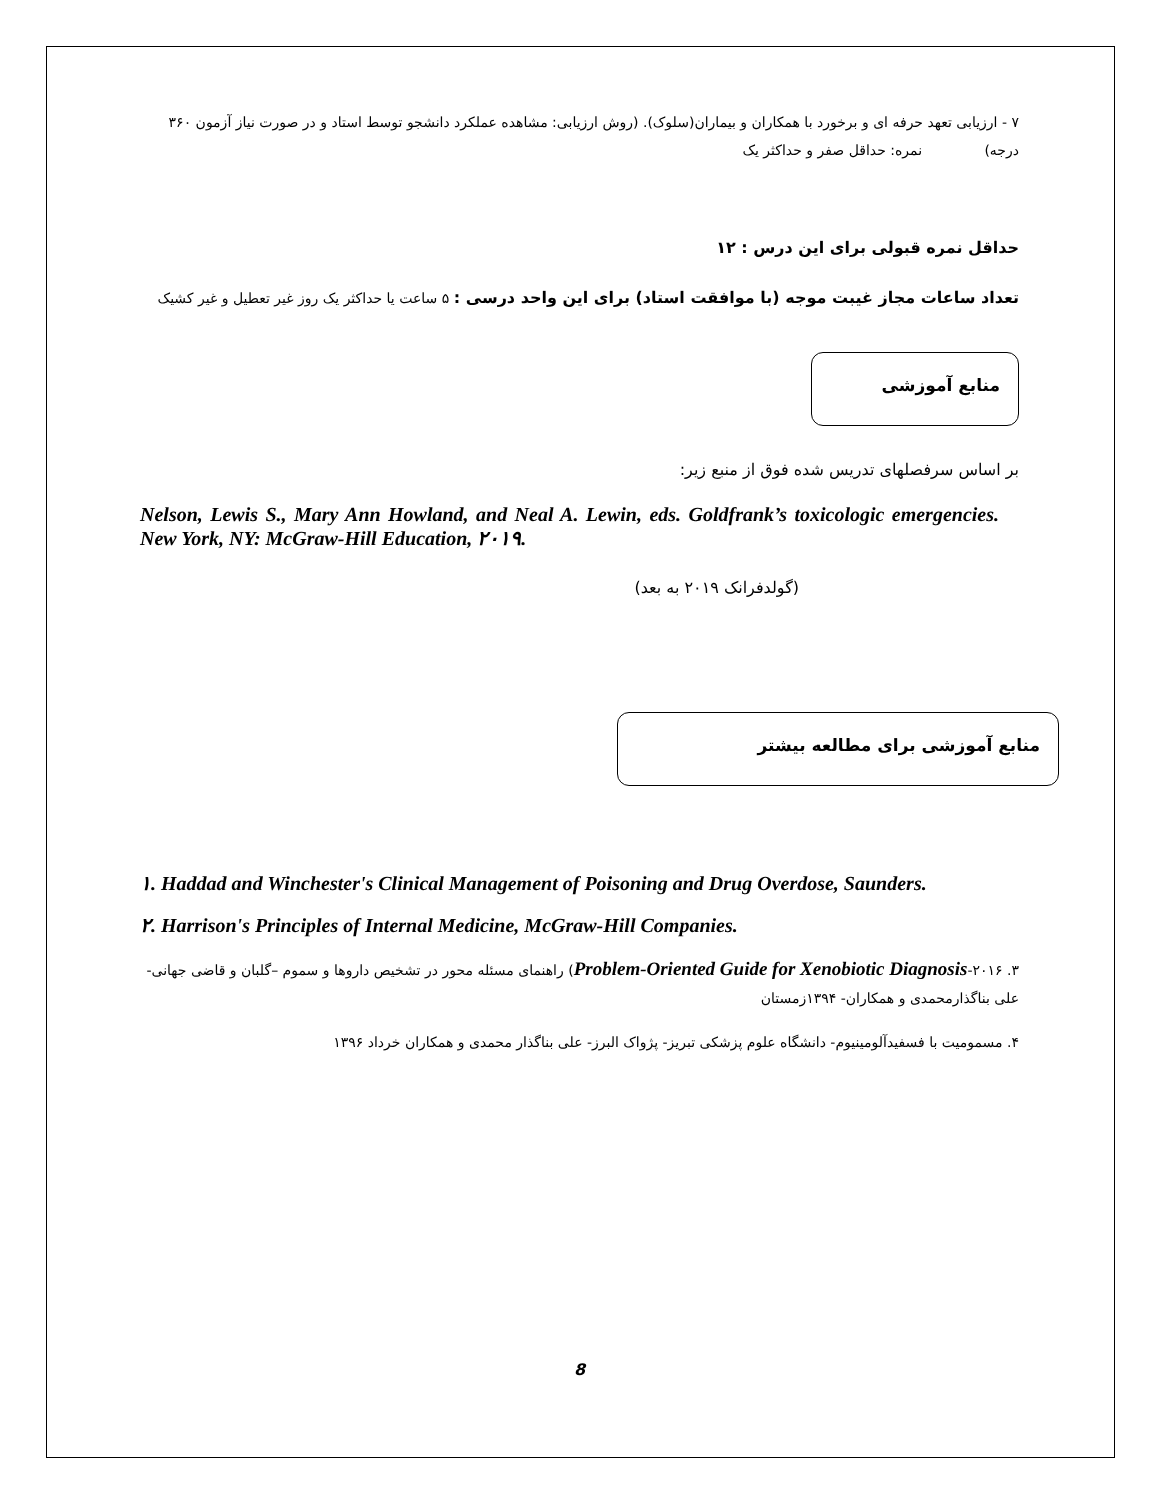۷ - ارزیابی تعهد حرفه ای و برخورد با همکاران و بیماران(سلوک). (روش ارزیابی: مشاهده عملکرد دانشجو توسط استاد و در صورت نیاز آزمون ۳۶۰ درجه) نمره: حداقل صفر و حداکثر یک
حداقل نمره قبولی برای این درس : ۱۲
تعداد ساعات مجاز غیبت موجه (با موافقت استاد) برای این واحد درسی : ۵ ساعت یا حداکثر یک روز غیر تعطیل و غیر کشیک
منابع آموزشی
بر اساس سرفصلهای تدریس شده فوق از منبع زیر:
Nelson, Lewis S., Mary Ann Howland, and Neal A. Lewin, eds. Goldfrank’s toxicologic emergencies. New York, NY: McGraw-Hill Education, ۲۰۱۹.
(گولدفرانک ۲۰۱۹ به بعد)
منابع آموزشی برای مطالعه بیشتر
۱. Haddad and Winchester's Clinical Management of Poisoning and Drug Overdose, Saunders.
۲. Harrison's Principles of Internal Medicine, McGraw-Hill Companies.
۳. Problem-Oriented Guide for Xenobiotic Diagnosis-۲۰۱۶) راهنمای مسئله محور در تشخیص داروها و سموم –گلبان و قاضی جهانی- علی بناگذارمحمدی و همکاران- ۱۳۹۴زمستان
۴. مسمومیت با فسفیدآلومینیوم- دانشگاه علوم پزشکی تبریز- پژواک البرز- علی بناگذار محمدی و همکاران خرداد ۱۳۹۶
8